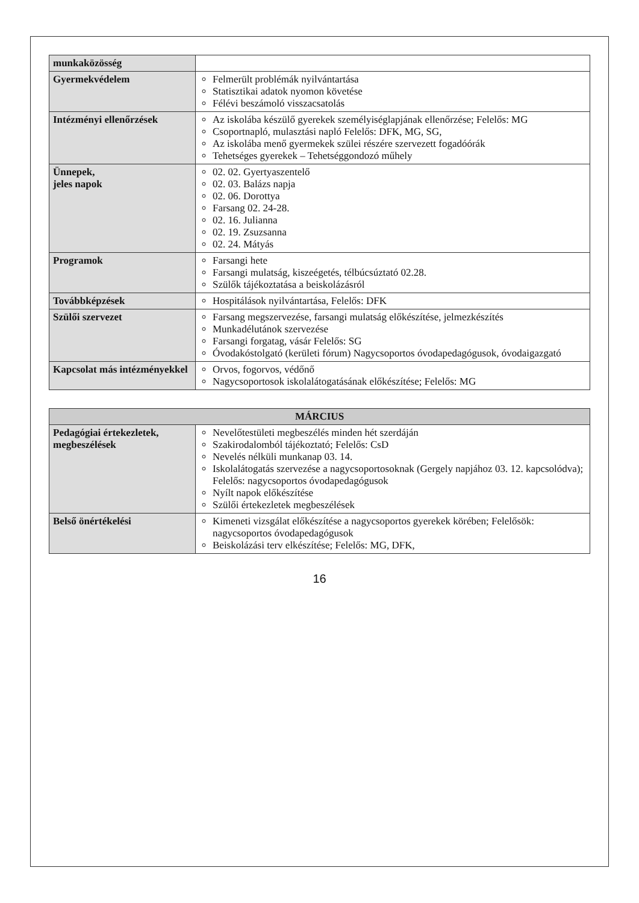| munkaközösség | |
| Gyermekvédelem | Felmerült problémák nyilvántartása Statisztikai adatok nyomon követése Félévi beszámoló visszacsatolás |
| Intézményi ellenőrzések | Az iskolába készülő gyerekek személyiséglapjának ellenőrzése; Felelős: MG Csoportnapló, mulasztási napló Felelős: DFK, MG, SG, Az iskolába menő gyermekek szülei részére szervezett fogadóórák Tehetséges gyerekek – Tehetséggondozó műhely |
| Ünnepek, jeles napok | 02. 02. Gyertyaszentelő 02. 03. Balázs napja 02. 06. Dorottya Farsang 02. 24-28. 02. 16. Julianna 02. 19. Zsuzsanna 02. 24. Mátyás |
| Programok | Farsangi hete Farsangi mulatság, kiszeégetés, télbúcsúztató 02.28. Szülők tájékoztatása a beiskolázásról |
| Továbbképzések | Hospitálások nyilvántartása, Felelős: DFK |
| Szülői szervezet | Farsang megszervezése, farsangi mulatság előkészítése, jelmezkészítés Munkadélutánok szervezése Farsangi forgatag, vásár Felelős: SG Óvodakóstolgató (kerületi fórum) Nagycsoportos óvodapedagógusok, óvodaigazgató |
| Kapcsolat más intézményekkel | Orvos, fogorvos, védőnő Nagycsoportosok iskolalátogatásának előkészítése; Felelős: MG |
| MÁRCIUS | |
| --- | --- |
| Pedagógiai értekezletek, megbeszélések | Nevelőtestületi megbeszélés minden hét szerdáján Szakirodalomból tájékoztató; Felelős: CsD Nevelés nélküli munkanap 03. 14. Iskolalátogatás szervezése a nagycsoportosoknak (Gergely napjához 03. 12. kapcsolódva); Felelős: nagycsoportos óvodapedagógusok Nyílt napok előkészítése Szülői értekezletek megbeszélések |
| Belső önértékelési | Kimeneti vizsgálat előkészítése a nagycsoportos gyerekek körében; Felelősök: nagycsoportos óvodapedagógusok Beiskolázási terv elkészítése; Felelős: MG, DFK, |
16